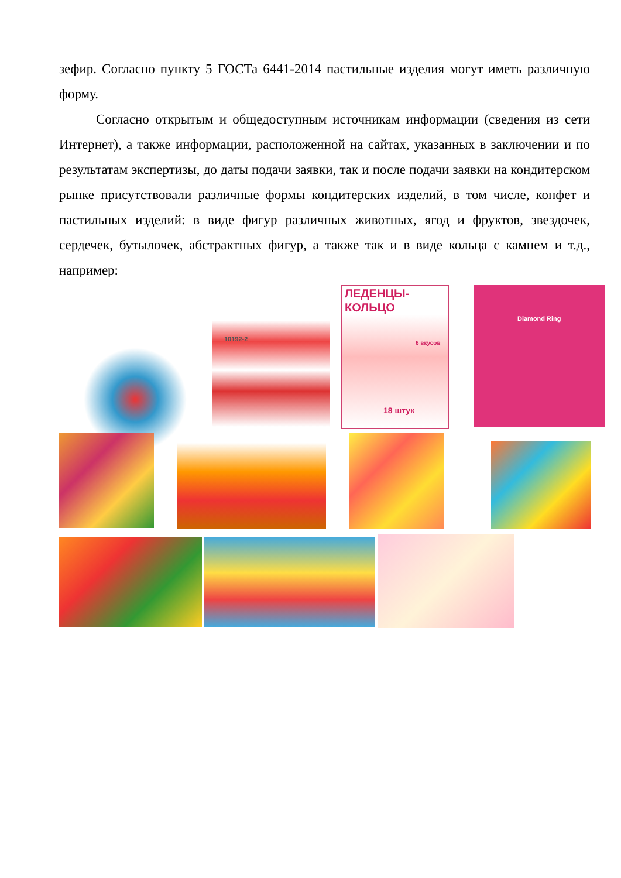зефир. Согласно пункту 5 ГОСТа 6441-2014 пастильные изделия могут иметь различную форму.
Согласно открытым и общедоступным источникам информации (сведения из сети Интернет), а также информации, расположенной на сайтах, указанных в заключении и по результатам экспертизы, до даты подачи заявки, так и после подачи заявки на кондитерском рынке присутствовали различные формы кондитерских изделий, в том числе, конфет и пастильных изделий: в виде фигур различных животных, ягод и фруктов, звездочек, сердечек, бутылочек, абстрактных фигур, а также так и в виде кольца с камнем и т.д., например:
10192-2
ЛЕДЕНЦЫ-КОЛЬЦО 6 вкусов 18 штук
Diamond Ring